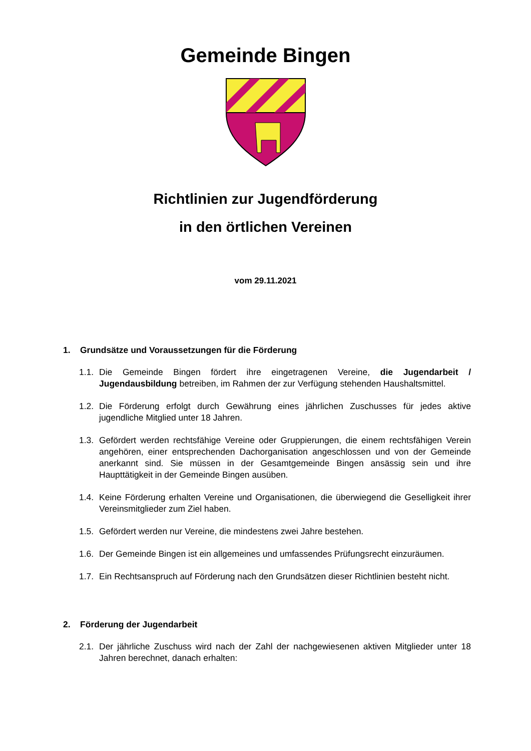Gemeinde Bingen
Richtlinien zur Jugendförderung
in den örtlichen Vereinen
vom 29.11.2021
1. Grundsätze und Voraussetzungen für die Förderung
1.1.
Die Gemeinde Bingen fördert ihre eingetragenen Vereine, die Jugendarbeit / Jugendausbildung betreiben, im Rahmen der zur Verfügung stehenden Haushaltsmittel.
1.2.
Die Förderung erfolgt durch Gewährung eines jährlichen Zuschusses für jedes aktive jugendliche Mitglied unter 18 Jahren.
1.3.
Gefördert werden rechtsfähige Vereine oder Gruppierungen, die einem rechtsfähigen Verein angehören, einer entsprechenden Dachorganisation angeschlossen und von der Gemeinde anerkannt sind. Sie müssen in der Gesamtgemeinde Bingen ansässig sein und ihre Haupttätigkeit in der Gemeinde Bingen ausüben.
1.4.
Keine Förderung erhalten Vereine und Organisationen, die überwiegend die Geselligkeit ihrer Vereinsmitglieder zum Ziel haben.
1.5.
Gefördert werden nur Vereine, die mindestens zwei Jahre bestehen.
1.6.
Der Gemeinde Bingen ist ein allgemeines und umfassendes Prüfungsrecht einzuräumen.
1.7.
Ein Rechtsanspruch auf Förderung nach den Grundsätzen dieser Richtlinien besteht nicht.
2. Förderung der Jugendarbeit
2.1.
Der jährliche Zuschuss wird nach der Zahl der nachgewiesenen aktiven Mitglieder unter 18 Jahren berechnet, danach erhalten: